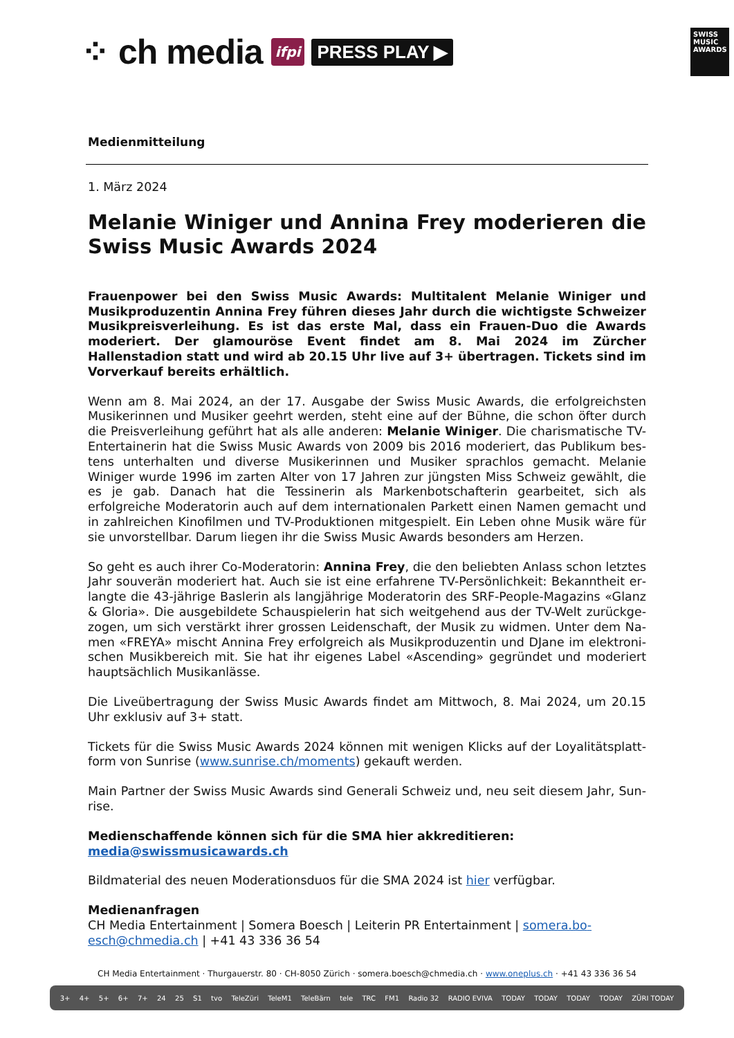⁘ ch media ifpi PRESS PLAY ▶
SWISS MUSIC AWARDS
Medienmitteilung
1. März 2024
Melanie Winiger und Annina Frey moderieren die Swiss Music Awards 2024
Frauenpower bei den Swiss Music Awards: Multitalent Melanie Winiger und Musik­produzentin Annina Frey führen dieses Jahr durch die wichtigste Schweizer Musik­preisverleihung. Es ist das erste Mal, dass ein Frauen-Duo die Awards moderiert. Der glamouröse Event findet am 8. Mai 2024 im Zürcher Hallenstadion statt und wird ab 20.15 Uhr live auf 3+ übertragen. Tickets sind im Vorverkauf bereits er­hältlich.
Wenn am 8. Mai 2024, an der 17. Ausgabe der Swiss Music Awards, die erfolgreichsten Musikerinnen und Musiker geehrt werden, steht eine auf der Bühne, die schon öfter durch die Preisverleihung geführt hat als alle anderen: Melanie Winiger. Die charismatische TV-Entertainerin hat die Swiss Music Awards von 2009 bis 2016 moderiert, das Publikum bes­tens unterhalten und diverse Musikerinnen und Musiker sprachlos gemacht. Melanie Winiger wurde 1996 im zarten Alter von 17 Jahren zur jüngsten Miss Schweiz gewählt, die es je gab. Danach hat die Tessinerin als Markenbotschafterin gearbeitet, sich als erfolgreiche Modera­torin auch auf dem internationalen Parkett einen Namen gemacht und in zahlreichen Kino­filmen und TV-Produktionen mitgespielt. Ein Leben ohne Musik wäre für sie unvorstellbar. Darum liegen ihr die Swiss Music Awards besonders am Herzen.
So geht es auch ihrer Co-Moderatorin: Annina Frey, die den beliebten Anlass schon letztes Jahr souverän moderiert hat. Auch sie ist eine erfahrene TV-Persönlichkeit: Bekanntheit er­langte die 43-jährige Baslerin als langjährige Moderatorin des SRF-People-Magazins «Glanz & Gloria». Die ausgebildete Schauspielerin hat sich weitgehend aus der TV-Welt zurückge­zogen, um sich verstärkt ihrer grossen Leidenschaft, der Musik zu widmen. Unter dem Na­men «FREYA» mischt Annina Frey erfolgreich als Musikproduzentin und DJane im elektroni­schen Musikbereich mit. Sie hat ihr eigenes Label «Ascending» gegründet und moderiert hauptsächlich Musikanlässe.
Die Liveübertragung der Swiss Music Awards findet am Mittwoch, 8. Mai 2024, um 20.15 Uhr exklusiv auf 3+ statt.
Tickets für die Swiss Music Awards 2024 können mit wenigen Klicks auf der Loyalitätsplatt­form von Sunrise (www.sunrise.ch/moments) gekauft werden.
Main Partner der Swiss Music Awards sind Generali Schweiz und, neu seit diesem Jahr, Sun­rise.
Medienschaffende können sich für die SMA hier akkreditieren:
media@swissmusicawards.ch
Bildmaterial des neuen Moderationsduos für die SMA 2024 ist hier verfügbar.
Medienanfragen
CH Media Entertainment | Somera Boesch | Leiterin PR Entertainment | somera.bo­esch@chmedia.ch | +41 43 336 36 54
CH Media Entertainment · Thurgauerstr. 80 · CH-8050 Zürich · somera.boesch@chmedia.ch · www.oneplus.ch · +41 43 336 36 54
3+ 4+ 5+ 6+ 7+ 24 25 S1 tvo TeleZüri TeleM1 TeleBärn tele TRC FM1 Radio 32 RADIO EVIVA TODAY TODAY TODAY TODAY ZÜRI TODAY